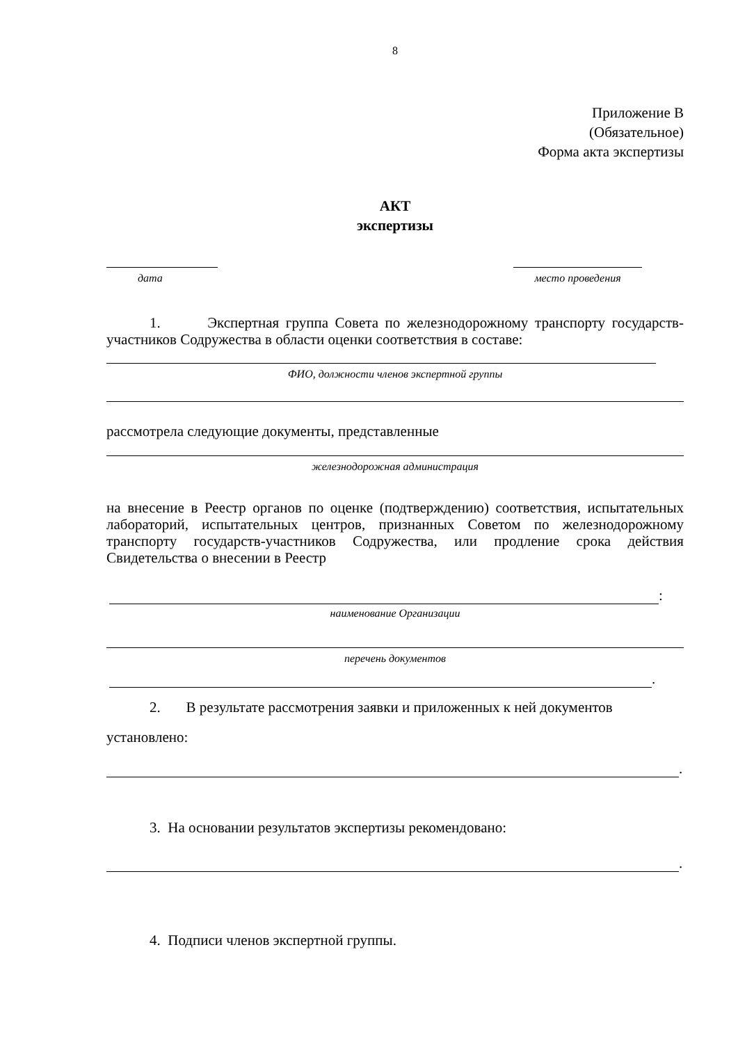8
Приложение В
(Обязательное)
Форма акта экспертизы
АКТ
экспертизы
дата место проведения
1. Экспертная группа Совета по железнодорожному транспорту государств-участников Содружества в области оценки соответствия в составе:
ФИО, должности членов экспертной группы
рассмотрела следующие документы, представленные
железнодорожная администрация
на внесение в Реестр органов по оценке (подтверждению) соответствия, испытательных лабораторий, испытательных центров, признанных Советом по железнодорожному транспорту государств-участников Содружества, или продление срока действия Свидетельства о внесении в Реестр
:
наименование Организации
перечень документов
.
2. В результате рассмотрения заявки и приложенных к ней документов
установлено:
.
3. На основании результатов экспертизы рекомендовано:
.
4. Подписи членов экспертной группы.